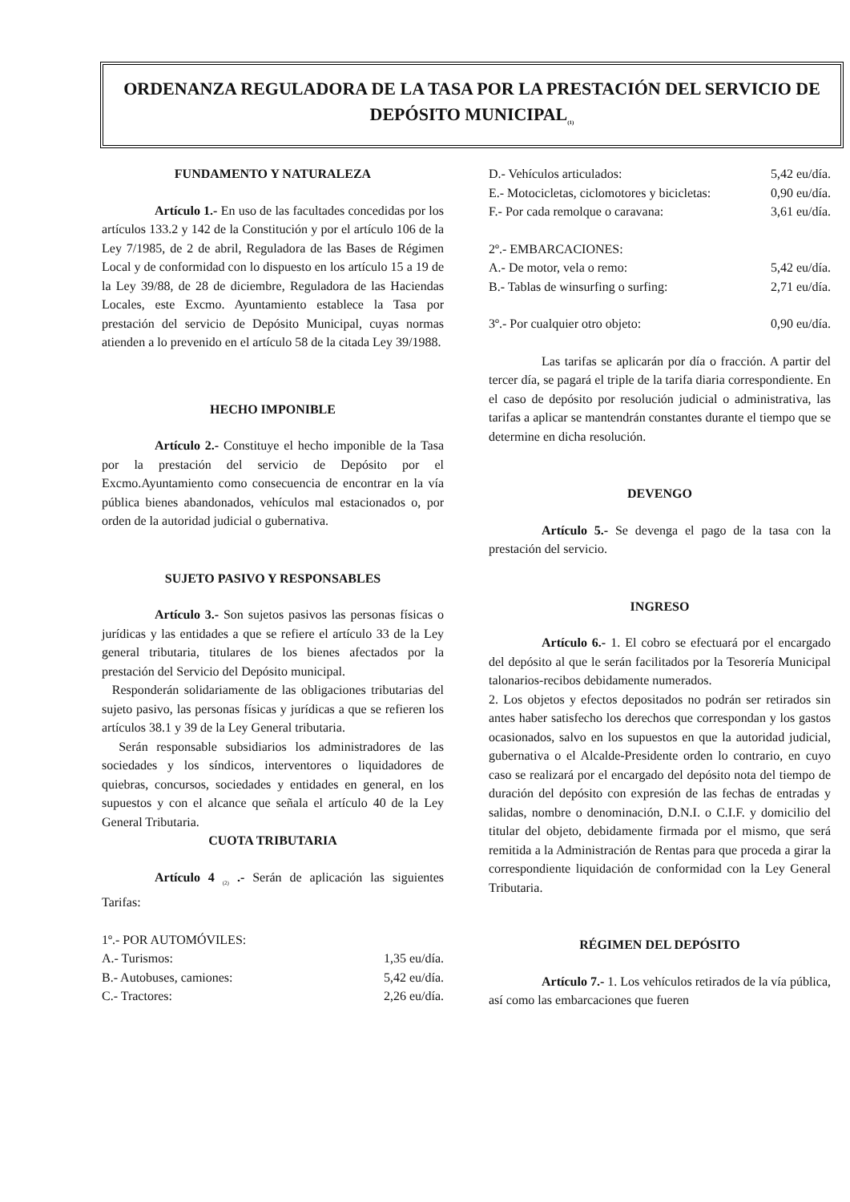ORDENANZA REGULADORA DE LA TASA POR LA PRESTACIÓN DEL SERVICIO DE DEPÓSITO MUNICIPAL<sub>(1)</sub>
FUNDAMENTO Y NATURALEZA
Artículo 1.- En uso de las facultades concedidas por los artículos 133.2 y 142 de la Constitución y por el artículo 106 de la Ley 7/1985, de 2 de abril, Reguladora de las Bases de Régimen Local y de conformidad con lo dispuesto en los artículo 15 a 19 de la Ley 39/88, de 28 de diciembre, Reguladora de las Haciendas Locales, este Excmo. Ayuntamiento establece la Tasa por prestación del servicio de Depósito Municipal, cuyas normas atienden a lo prevenido en el artículo 58 de la citada Ley 39/1988.
HECHO IMPONIBLE
Artículo 2.- Constituye el hecho imponible de la Tasa por la prestación del servicio de Depósito por el Excmo.Ayuntamiento como consecuencia de encontrar en la vía pública bienes abandonados, vehículos mal estacionados o, por orden de la autoridad judicial o gubernativa.
SUJETO PASIVO Y RESPONSABLES
Artículo 3.- Son sujetos pasivos las personas físicas o jurídicas y las entidades a que se refiere el artículo 33 de la Ley general tributaria, titulares de los bienes afectados por la prestación del Servicio del Depósito municipal.
Responderán solidariamente de las obligaciones tributarias del sujeto pasivo, las personas físicas y jurídicas a que se refieren los artículos 38.1 y 39 de la Ley General tributaria.
Serán responsable subsidiarios los administradores de las sociedades y los síndicos, interventores o liquidadores de quiebras, concursos, sociedades y entidades en general, en los supuestos y con el alcance que señala el artículo 40 de la Ley General Tributaria.
CUOTA TRIBUTARIA
Artículo 4 <sub>(2)</sub> .- Serán de aplicación las siguientes Tarifas:
1º.- POR AUTOMÓVILES:
A.- Turismos: 1,35 eu/día.
B.- Autobuses, camiones: 5,42 eu/día.
C.- Tractores: 2,26 eu/día.
D.- Vehículos articulados: 5,42 eu/día.
E.- Motocicletas, ciclomotores y bicicletas: 0,90 eu/día.
F.- Por cada remolque o caravana: 3,61 eu/día.
2º.- EMBARCACIONES:
A.- De motor, vela o remo: 5,42 eu/día.
B.- Tablas de winsurfing o surfing: 2,71 eu/día.
3º.- Por cualquier otro objeto: 0,90 eu/día.
Las tarifas se aplicarán por día o fracción. A partir del tercer día, se pagará el triple de la tarifa diaria correspondiente. En el caso de depósito por resolución judicial o administrativa, las tarifas a aplicar se mantendrán constantes durante el tiempo que se determine en dicha resolución.
DEVENGO
Artículo 5.- Se devenga el pago de la tasa con la prestación del servicio.
INGRESO
Artículo 6.- 1. El cobro se efectuará por el encargado del depósito al que le serán facilitados por la Tesorería Municipal talonarios-recibos debidamente numerados.
2. Los objetos y efectos depositados no podrán ser retirados sin antes haber satisfecho los derechos que correspondan y los gastos ocasionados, salvo en los supuestos en que la autoridad judicial, gubernativa o el Alcalde-Presidente orden lo contrario, en cuyo caso se realizará por el encargado del depósito nota del tiempo de duración del depósito con expresión de las fechas de entradas y salidas, nombre o denominación, D.N.I. o C.I.F. y domicilio del titular del objeto, debidamente firmada por el mismo, que será remitida a la Administración de Rentas para que proceda a girar la correspondiente liquidación de conformidad con la Ley General Tributaria.
RÉGIMEN DEL DEPÓSITO
Artículo 7.- 1. Los vehículos retirados de la vía pública, así como las embarcaciones que fueren